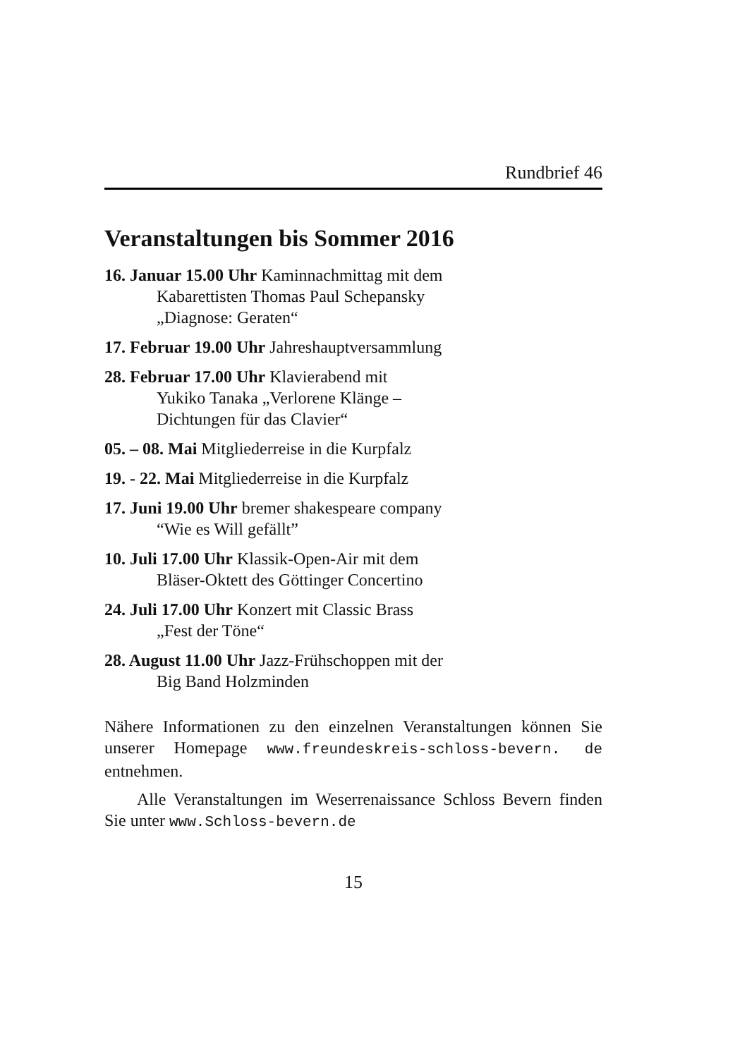Rundbrief 46
Veranstaltungen bis Sommer 2016
16. Januar 15.00 Uhr Kaminnachmittag mit dem
Kabarettisten Thomas Paul Schepansky
„Diagnose: Geraten“
17. Februar 19.00 Uhr Jahreshauptversammlung
28. Februar 17.00 Uhr Klavierabend mit
Yukiko Tanaka „Verlorene Klänge –
Dichtungen für das Clavier“
05. – 08. Mai Mitgliederreise in die Kurpfalz
19. - 22. Mai Mitgliederreise in die Kurpfalz
17. Juni 19.00 Uhr bremer shakespeare company
“Wie es Will gefällt”
10. Juli 17.00 Uhr Klassik-Open-Air mit dem
Bläser-Oktett des Göttinger Concertino
24. Juli 17.00 Uhr Konzert mit Classic Brass
„Fest der Töne“
28. August 11.00 Uhr Jazz-Frühschoppen mit der
Big Band Holzminden
Nähere Informationen zu den einzelnen Veranstaltungen können Sie unserer Homepage www.freundeskreis-schloss-bevern. de entnehmen.
Alle Veranstaltungen im Weserrenaissance Schloss Bevern finden Sie unter www.Schloss-bevern.de
15